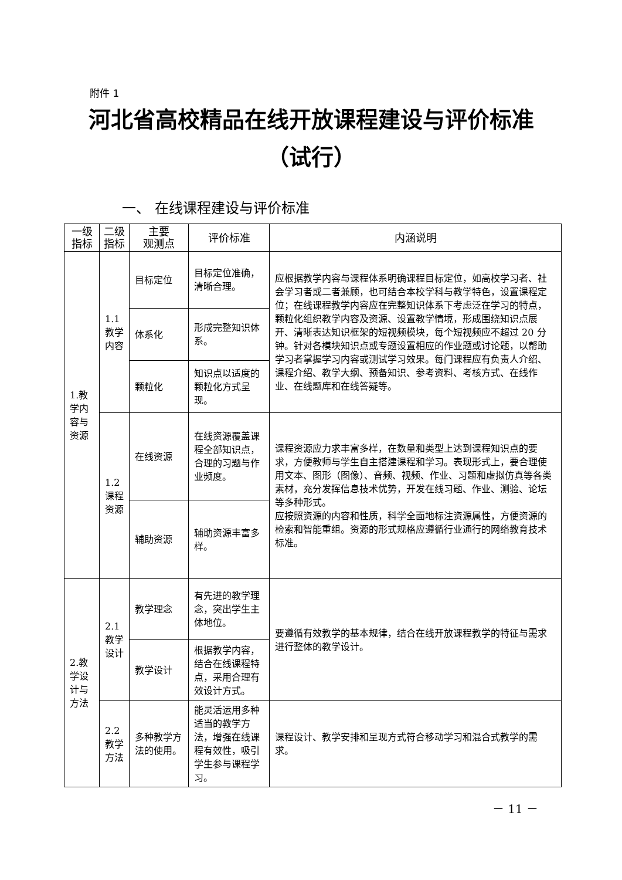附件 1
河北省高校精品在线开放课程建设与评价标准
（试行）
一、 在线课程建设与评价标准
| 一级 指标 | 二级 指标 | 主要 观测点 | 评价标准 | 内涵说明 |
| --- | --- | --- | --- | --- |
| 1.教 学内 容与 资源 | 1.1 教学 内容 | 目标定位 | 目标定位准确，清晰合理。 | 应根据教学内容与课程体系明确课程目标定位，如高校学习者、社会学习者或二者兼顾，也可结合本校学科与教学特色，设置课程定位；在线课程教学内容应在完整知识体系下考虑泛在学习的特点，颗粒化组织教学内容及资源、设置教学情境，形成围绕知识点展开、清晰表达知识框架的短视频模块，每个短视频应不超过 20 分钟。针对各模块知识点或专题设置相应的作业题或讨论题，以帮助学习者掌握学习内容或测试学习效果。每门课程应有负责人介绍、课程介绍、教学大纲、预备知识、参考资料、考核方式、在线作业、在线题库和在线答疑等。 |
| | | 体系化 | 形成完整知识体系。 | |
| | | 颗粒化 | 知识点以适度的颗粒化方式呈现。 | |
| | 1.2 课程 资源 | 在线资源 | 在线资源覆盖课程全部知识点，合理的习题与作业频度。 | 课程资源应力求丰富多样，在数量和类型上达到课程知识点的要求，方便教师与学生自主搭建课程和学习。表现形式上，要合理使用文本、图形（图像）、音频、视频、作业、习题和虚拟仿真等各类素材，充分发挥信息技术优势，开发在线习题、作业、测验、论坛等多种形式。 应按照资源的内容和性质，科学全面地标注资源属性，方便资源的检索和智能重组。资源的形式规格应遵循行业通行的网络教育技术标准。 |
| | | 辅助资源 | 辅助资源丰富多样。 | |
| 2.教 学设 计与 方法 | 2.1 教学 设计 | 教学理念 | 有先进的教学理念，突出学生主体地位。 | 要遵循有效教学的基本规律，结合在线开放课程教学的特征与需求进行整体的教学设计。 |
| | | 教学设计 | 根据教学内容，结合在线课程特点，采用合理有效设计方式。 | |
| | 2.2 教学 方法 | 多种教学方法的使用。 | 能灵活运用多种适当的教学方法，增强在线课程有效性，吸引学生参与课程学习。 | 课程设计、教学安排和呈现方式符合移动学习和混合式教学的需求。 |
－ 11 －